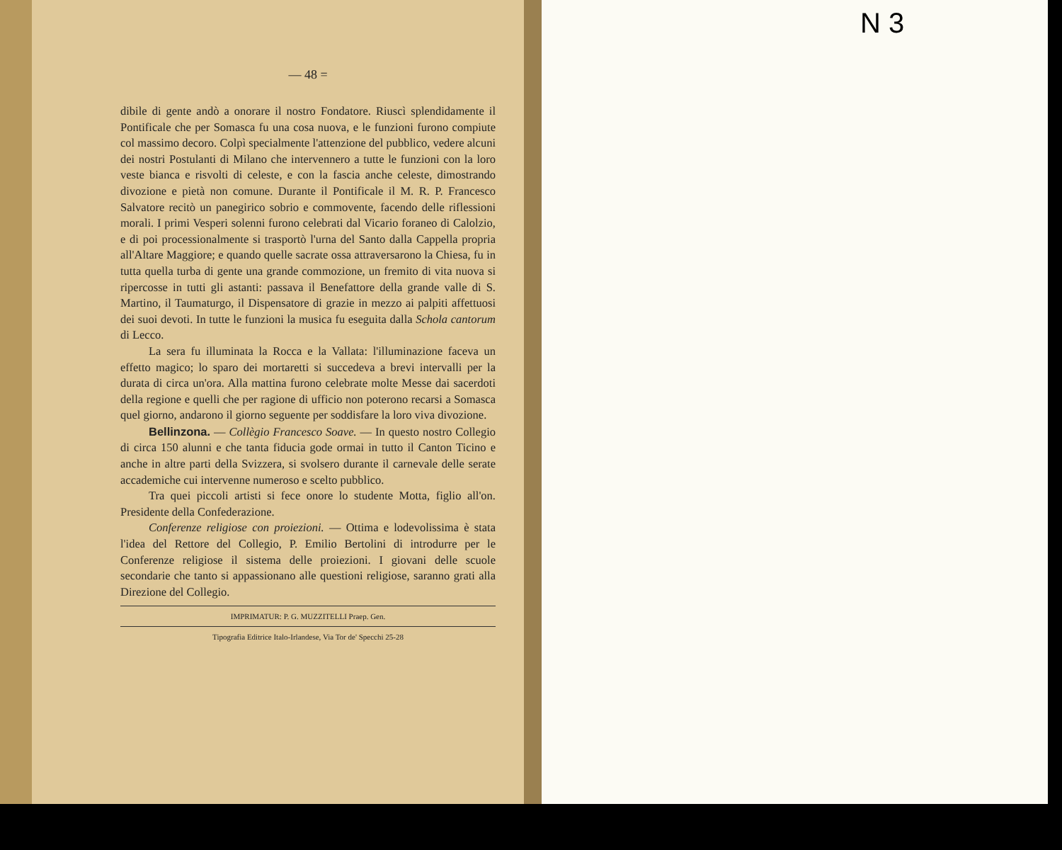— 48 =
dibile di gente andò a onorare il nostro Fondatore. Riuscì splendidamente il Pontificale che per Somasca fu una cosa nuova, e le funzioni furono compiute col massimo decoro. Colpì specialmente l'attenzione del pubblico, vedere alcuni dei nostri Postulanti di Milano che intervennero a tutte le funzioni con la loro veste bianca e risvolti di celeste, e con la fascia anche celeste, dimostrando divozione e pietà non comune. Durante il Pontificale il M. R. P. Francesco Salvatore recitò un panegirico sobrio e commovente, facendo delle riflessioni morali. I primi Vesperi solenni furono celebrati dal Vicario foraneo di Calolzio, e di poi processionalmente si trasportò l'urna del Santo dalla Cappella propria all'Altare Maggiore; e quando quelle sacrate ossa attraversarono la Chiesa, fu in tutta quella turba di gente una grande commozione, un fremito di vita nuova si ripercosse in tutti gli astanti: passava il Benefattore della grande valle di S. Martino, il Taumaturgo, il Dispensatore di grazie in mezzo ai palpiti affettuosi dei suoi devoti. In tutte le funzioni la musica fu eseguita dalla Schola cantorum di Lecco.
La sera fu illuminata la Rocca e la Vallata: l'illuminazione faceva un effetto magico; lo sparo dei mortaretti si succedeva a brevi intervalli per la durata di circa un'ora. Alla mattina furono celebrate molte Messe dai sacerdoti della regione e quelli che per ragione di ufficio non poterono recarsi a Somasca quel giorno, andarono il giorno seguente per soddisfare la loro viva divozione.
Bellinzona. — Collègio Francesco Soave. — In questo nostro Collegio di circa 150 alunni e che tanta fiducia gode ormai in tutto il Canton Ticino e anche in altre parti della Svizzera, si svolsero durante il carnevale delle serate accademiche cui intervenne numeroso e scelto pubblico.
Tra quei piccoli artisti si fece onore lo studente Motta, figlio all'on. Presidente della Confederazione.
Conferenze religiose con proiezioni. — Ottima e lodevolissima è stata l'idea del Rettore del Collegio, P. Emilio Bertolini di introdurre per le Conferenze religiose il sistema delle proiezioni. I giovani delle scuole secondarie che tanto si appassionano alle questioni religiose, saranno grati alla Direzione del Collegio.
IMPRIMATUR: P. G. MUZZITELLI Praep. Gen.
Tipografia Editrice Italo-Irlandese, Via Tor de' Specchi 25-28
N 3